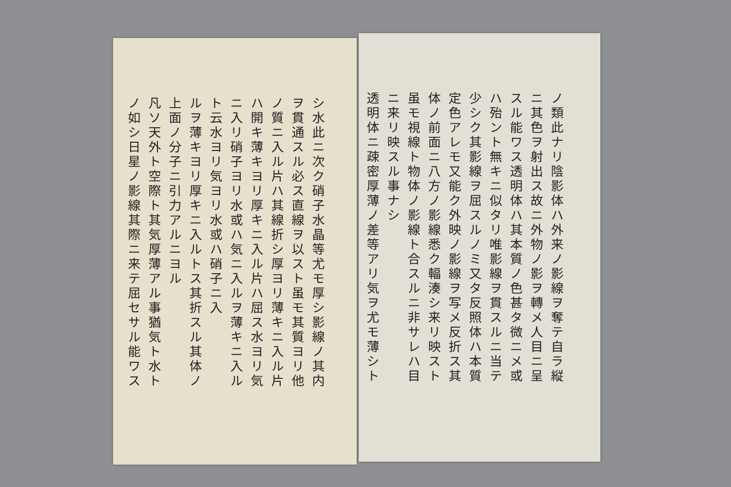ノ類此ナリ陰影体ハ外来ノ影線ヲ奪テ自ラ縦
ニ其色ヲ射出ス故ニ外物ノ影ヲ轉メ人目ニ呈
スル能ワス透明体ハ其本質ノ色甚タ微ニメ或
ハ殆ント無キニ似タリ唯影線ヲ貫スルニ当テ
少シク其影線ヲ屈スルノミ又タ反照体ハ本質
定色アレモ又能ク外映ノ影線ヲ写メ反折ス其
体ノ前面ニ八方ノ影線悉ク輻湊シ来リ映スト
虽モ視線ト物体ノ影線ト合スルニ非サレハ目
ニ来リ映スル事ナシ
透明体ニ疎密厚薄ノ差等アリ気ヲ尤モ薄シト
シ水此ニ次ク硝子水晶等尤モ厚シ影線ノ其内
ヲ貫通スル必ス直線ヲ以スト虽モ其質ヨリ他
ノ質ニ入ル片ハ其線折シ厚ヨリ薄キニ入ル片
ハ開キ薄キヨリ厚キニ入ル片ハ屈ス水ヨリ気
ニ入リ硝子ヨリ水或ハ気ニ入ルヲ薄キニ入ル
ト云水ヨリ気ヨリ水或ハ硝子ニ入
ルヲ薄キヨリ厚キニ入ルトス其折スル其体ノ
上面ノ分子ニ引力アルニヨル
凡ソ天外ト空際ト其気厚薄アル事猶気ト水ト
ノ如シ日星ノ影線其際ニ来テ屈セサル能ワス